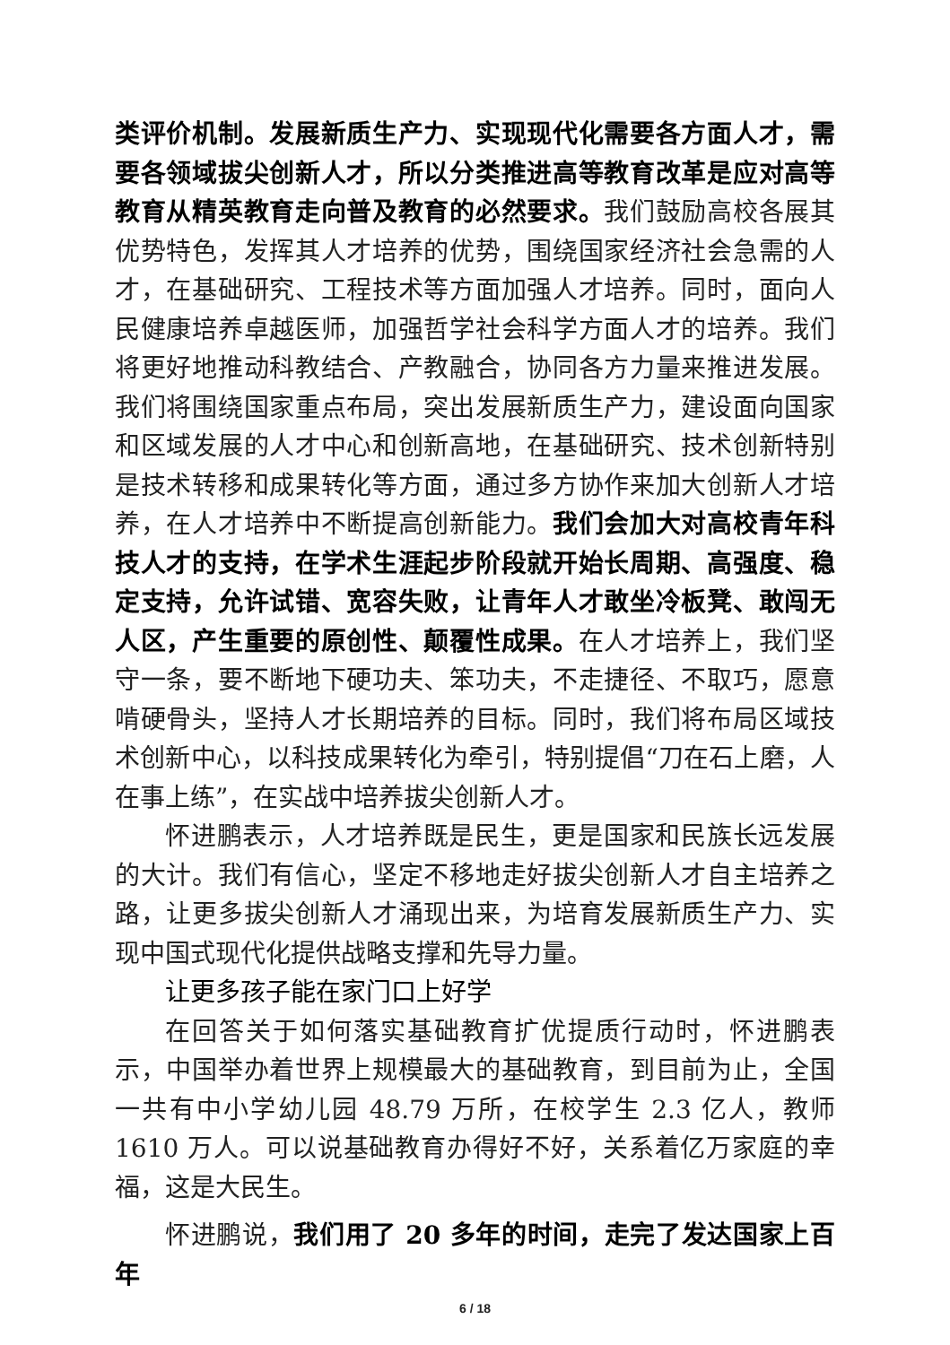类评价机制。发展新质生产力、实现现代化需要各方面人才，需要各领域拔尖创新人才，所以分类推进高等教育改革是应对高等教育从精英教育走向普及教育的必然要求。我们鼓励高校各展其优势特色，发挥其人才培养的优势，围绕国家经济社会急需的人才，在基础研究、工程技术等方面加强人才培养。同时，面向人民健康培养卓越医师，加强哲学社会科学方面人才的培养。我们将更好地推动科教结合、产教融合，协同各方力量来推进发展。我们将围绕国家重点布局，突出发展新质生产力，建设面向国家和区域发展的人才中心和创新高地，在基础研究、技术创新特别是技术转移和成果转化等方面，通过多方协作来加大创新人才培养，在人才培养中不断提高创新能力。我们会加大对高校青年科技人才的支持，在学术生涯起步阶段就开始长周期、高强度、稳定支持，允许试错、宽容失败，让青年人才敢坐冷板凳、敢闯无人区，产生重要的原创性、颠覆性成果。在人才培养上，我们坚守一条，要不断地下硬功夫、笨功夫，不走捷径、不取巧，愿意啃硬骨头，坚持人才长期培养的目标。同时，我们将布局区域技术创新中心，以科技成果转化为牵引，特别提倡“刀在石上磨，人在事上练”，在实战中培养拔尖创新人才。
怀进鹏表示，人才培养既是民生，更是国家和民族长远发展的大计。我们有信心，坚定不移地走好拔尖创新人才自主培养之路，让更多拔尖创新人才涌现出来，为培育发展新质生产力、实现中国式现代化提供战略支撑和先导力量。
让更多孩子能在家门口上好学
在回答关于如何落实基础教育扩优提质行动时，怀进鹏表示，中国举办着世界上规模最大的基础教育，到目前为止，全国一共有中小学幼儿园 48.79 万所，在校学生 2.3 亿人，教师 1610 万人。可以说基础教育办得好不好，关系着亿万家庭的幸福，这是大民生。
怀进鹏说，我们用了 20 多年的时间，走完了发达国家上百年
6 / 18